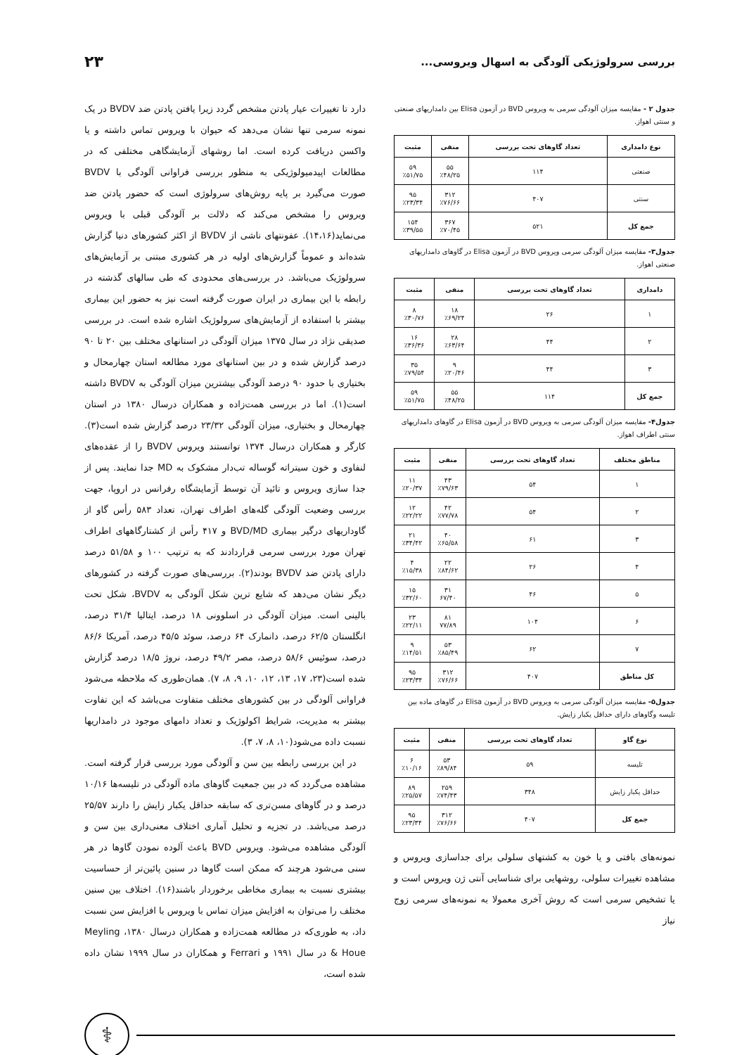بررسی سرولوژیکی آلودگی به اسهال ویروسی...
۲۳
جدول ۲ - مقایسه میزان آلودگی سرمی به ویروس BVD در آزمون Elisa بین دامداریهای صنعتی و سنتی اهواز.
| نوع دامداری | تعداد گاوهای تحت بررسی | منفی | مثبت |
| --- | --- | --- | --- |
| صنعتی | ۱۱۴ | ۵۵ ٪۴۸/۲۵ | ۵۹ ٪۵۱/۷۵ |
| سنتی | ۴۰۷ | ۳۱۲ ٪۷۶/۶۶ | ۹۵ ٪۲۳/۳۴ |
| جمع کل | ۵۲۱ | ۳۶۷ ٪۷۰/۴۵ | ۱۵۴ ٪۳۹/۵۵ |
جدول۳- مقایسه میزان آلودگی سرمی ویروس BVD در آزمون Elisa در گاوهای دامداریهای صنعتی اهواز.
| دامداری | تعداد گاوهای تحت بررسی | منفی | مثبت |
| --- | --- | --- | --- |
| ۱ | ۲۶ | ۱۸ ٪۶۹/۲۴ | ۸ ٪۳۰/۷۶ |
| ۲ | ۴۴ | ۲۸ ٪۶۳/۶۴ | ۱۶ ٪۳۶/۳۶ |
| ۳ | ۴۴ | ۹ ٪۲۰/۴۶ | ۳۵ ٪۷۹/۵۴ |
| جمع کل | ۱۱۴ | ۵۵ ٪۴۸/۲۵ | ۵۹ ٪۵۱/۷۵ |
جدول۴- مقایسه میزان آلودگی سرمی به ویروس BVD در آزمون Elisa در گاوهای دامداریهای سنتی اطراف اهواز.
| مناطق مختلف | تعداد گاوهای تحت بررسی | منفی | مثبت |
| --- | --- | --- | --- |
| ۱ | ۵۴ | ۴۳ ٪۷۹/۶۳ | ۱۱ ٪۲۰/۳۷ |
| ۲ | ۵۴ | ۴۲ ٪۷۷/۷۸ | ۱۲ ٪۲۲/۲۲ |
| ۳ | ۶۱ | ۴۰ ٪۶۵/۵۸ | ۲۱ ٪۳۴/۴۲ |
| ۴ | ۲۶ | ۲۲ ٪۸۴/۶۲ | ۴ ٪۱۵/۳۸ |
| ۵ | ۴۶ | ۳۱ ۶۷/۴۰ | ۱۵ ٪۳۲/۶۰ |
| ۶ | ۱۰۴ | ۸۱ ۷۷/۸۹ | ۲۳ ٪۲۲/۱۱ |
| ۷ | ۶۲ | ۵۳ ٪۸۵/۴۹ | ۹ ٪۱۴/۵۱ |
| کل مناطق | ۴۰۷ | ۳۱۲ ٪۷۶/۶۶ | ۹۵ ٪۲۳/۳۴ |
جدول۵- مقایسه میزان آلودگی سرمی به ویروس BVD در آزمون Elisa در گاوهای ماده بین تلیسه وگاوهای دارای حداقل یکبار زایش.
| نوع گاو | تعداد گاوهای تحت بررسی | منفی | مثبت |
| --- | --- | --- | --- |
| تلیسه | ۵۹ | ۵۳ ٪۸۹/۸۴ | ۶ ٪۱۰/۱۶ |
| حداقل یکبار زایش | ۳۴۸ | ۲۵۹ ٪۷۴/۴۳ | ۸۹ ٪۲۵/۵۷ |
| جمع کل | ۴۰۷ | ۳۱۲ ٪۷۶/۶۶ | ۹۵ ٪۲۳/۳۴ |
نمونه‌های بافتی و یا خون به کشتهای سلولی برای جداسازی ویروس و مشاهده تغییرات سلولی، روشهایی برای شناسایی آنتی ژن ویروس است و یا تشخیص سرمی است که روش آخری معمولا به نمونه‌های سرمی زوج نیاز
دارد تا تغییرات عیار پادتن مشخص گردد زیرا یافتن پادتن ضد BVDV در یک نمونه سرمی تنها نشان می‌دهد که حیوان با ویروس تماس داشته و یا واکسن دریافت کرده است. اما روشهای آزمایشگاهی مختلفی که در مطالعات اپیدمیولوژیکی به منظور بررسی فراوانی آلودگی با BVDV صورت می‌گیرد بر پایه روش‌های سرولوژی است که حضور پادتن ضد ویروس را مشخص می‌کند که دلالت بر آلودگی قبلی با ویروس می‌نماید(۱۴،۱۶). عفونتهای ناشی از BVDV از اکثر کشورهای دنیا گزارش شده‌اند و عموماً گزارش‌های اولیه در هر کشوری مبتنی بر آزمایش‌های سرولوژیک می‌باشد. در بررسی‌های محدودی که طی سالهای گذشته در رابطه با این بیماری در ایران صورت گرفته است نیز به حضور این بیماری بیشتر با استفاده از آزمایش‌های سرولوژیک اشاره شده است. در بررسی صدیقی نژاد در سال ۱۳۷۵ میزان آلودگی در استانهای مختلف بین ۲۰ تا ۹۰ درصد گزارش شده و در بین استانهای مورد مطالعه استان چهارمحال و بختیاری با حدود ۹۰ درصد آلودگی بیشترین میزان آلودگی به BVDV داشته است(۱). اما در بررسی همت‌زاده و همکاران درسال ۱۳۸۰ در استان چهارمحال و بختیاری، میزان آلودگی ۲۳/۳۲ درصد گزارش شده است(۳). کارگر و همکاران درسال ۱۳۷۴ توانستند ویروس BVDV را از عقده‌های لنفاوی و خون سیتراته گوساله تب‌دار مشکوک به MD جدا نمایند. پس از جدا سازی ویروس و تائید آن توسط آزمایشگاه رفرانس در اروپا، جهت بررسی وضعیت آلودگی گله‌های اطراف تهران، تعداد ۵۸۳ رأس گاو از گاوداریهای درگیر بیماری BVD/MD و ۴۱۷ رأس از کشتارگاههای اطراف تهران مورد بررسی سرمی قراردادند که به ترتیب ۱۰۰ و ۵۱/۵۸ درصد دارای پادتن ضد BVDV بودند(۲). بررسی‌های صورت گرفته در کشورهای دیگر نشان می‌دهد که شایع ترین شکل آلودگی به BVDV، شکل تحت بالینی است. میزان آلودگی در اسلوونی ۱۸ درصد، ایتالیا ۳۱/۴ درصد، انگلستان ۶۲/۵ درصد، دانمارک ۶۴ درصد، سوئد ۴۵/۵ درصد، آمریکا ۸۶/۶ درصد، سوئیس ۵۸/۶ درصد، مصر ۴۹/۲ درصد، نروژ ۱۸/۵ درصد گزارش شده است(۲۳، ۱۷، ۱۳، ۱۲، ۱۰، ۹، ۸، ۷). همان‌طوری که ملاحظه می‌شود فراوانی آلودگی در بین کشورهای مختلف متفاوت می‌باشد که این تفاوت بیشتر به مدیریت، شرایط اکولوژیک و تعداد دامهای موجود در دامداریها نسبت داده می‌شود(۱۰، ۸، ۷، ۳).
در این بررسی رابطه بین سن و آلودگی مورد بررسی قرار گرفته است. مشاهده می‌گردد که در بین جمعیت گاوهای ماده آلودگی در تلیسه‌ها ۱۰/۱۶ درصد و در گاوهای مسن‌تری که سابقه حداقل یکبار زایش را دارند ۲۵/۵۷ درصد می‌باشد. در تجزیه و تحلیل آماری اختلاف معنی‌داری بین سن و آلودگی مشاهده می‌شود. ویروس BVD باعث آلوده نمودن گاوها در هر سنی می‌شود هرچند که ممکن است گاوها در سنین پائین‌تر از حساسیت بیشتری نسبت به بیماری مخاطی برخوردار باشند(۱۶). اختلاف بین سنین مختلف را می‌توان به افزایش میزان تماس با ویروس با افزایش سن نسبت داد، به طوری‌که در مطالعه همت‌زاده و همکاران درسال ۱۳۸۰، Meyling & Houe در سال ۱۹۹۱ و Ferrari و همکاران در سال ۱۹۹۹ نشان داده شده است،
⚕